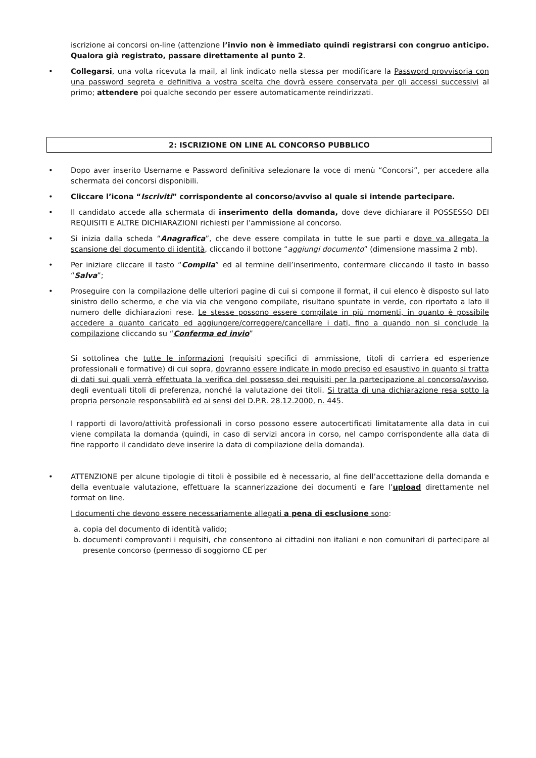iscrizione ai concorsi on-line (attenzione l’invio non è immediato quindi registrarsi con congruo anticipo. Qualora già registrato, passare direttamente al punto 2.
• Collegarsi, una volta ricevuta la mail, al link indicato nella stessa per modificare la Password provvisoria con una password segreta e definitiva a vostra scelta che dovrà essere conservata per gli accessi successivi al primo; attendere poi qualche secondo per essere automaticamente reindirizzati.
2: ISCRIZIONE ON LINE AL CONCORSO PUBBLICO
• Dopo aver inserito Username e Password definitiva selezionare la voce di menù “Concorsi”, per accedere alla schermata dei concorsi disponibili.
• Cliccare l’icona “Iscriviti” corrispondente al concorso/avviso al quale si intende partecipare.
• Il candidato accede alla schermata di inserimento della domanda, dove deve dichiarare il POSSESSO DEI REQUISITI E ALTRE DICHIARAZIONI richiesti per l’ammissione al concorso.
• Si inizia dalla scheda “Anagrafica”, che deve essere compilata in tutte le sue parti e dove va allegata la scansione del documento di identità, cliccando il bottone “aggiungi documento” (dimensione massima 2 mb).
• Per iniziare cliccare il tasto “Compila” ed al termine dell’inserimento, confermare cliccando il tasto in basso “Salva”;
• Proseguire con la compilazione delle ulteriori pagine di cui si compone il format, il cui elenco è disposto sul lato sinistro dello schermo, e che via via che vengono compilate, risultano spuntate in verde, con riportato a lato il numero delle dichiarazioni rese. Le stesse possono essere compilate in più momenti, in quanto è possibile accedere a quanto caricato ed aggiungere/correggere/cancellare i dati, fino a quando non si conclude la compilazione cliccando su “Conferma ed invio”
Si sottolinea che tutte le informazioni (requisiti specifici di ammissione, titoli di carriera ed esperienze professionali e formative) di cui sopra, dovranno essere indicate in modo preciso ed esaustivo in quanto si tratta di dati sui quali verrà effettuata la verifica del possesso dei requisiti per la partecipazione al concorso/avviso, degli eventuali titoli di preferenza, nonché la valutazione dei titoli. Si tratta di una dichiarazione resa sotto la propria personale responsabilità ed ai sensi del D.P.R. 28.12.2000, n. 445.
I rapporti di lavoro/attività professionali in corso possono essere autocertificati limitatamente alla data in cui viene compilata la domanda (quindi, in caso di servizi ancora in corso, nel campo corrispondente alla data di fine rapporto il candidato deve inserire la data di compilazione della domanda).
• ATTENZIONE per alcune tipologie di titoli è possibile ed è necessario, al fine dell’accettazione della domanda e della eventuale valutazione, effettuare la scannerizzazione dei documenti e fare l’upload direttamente nel format on line.
I documenti che devono essere necessariamente allegati a pena di esclusione sono:
a. copia del documento di identità valido;
b. documenti comprovanti i requisiti, che consentono ai cittadini non italiani e non comunitari di partecipare al presente concorso (permesso di soggiorno CE per